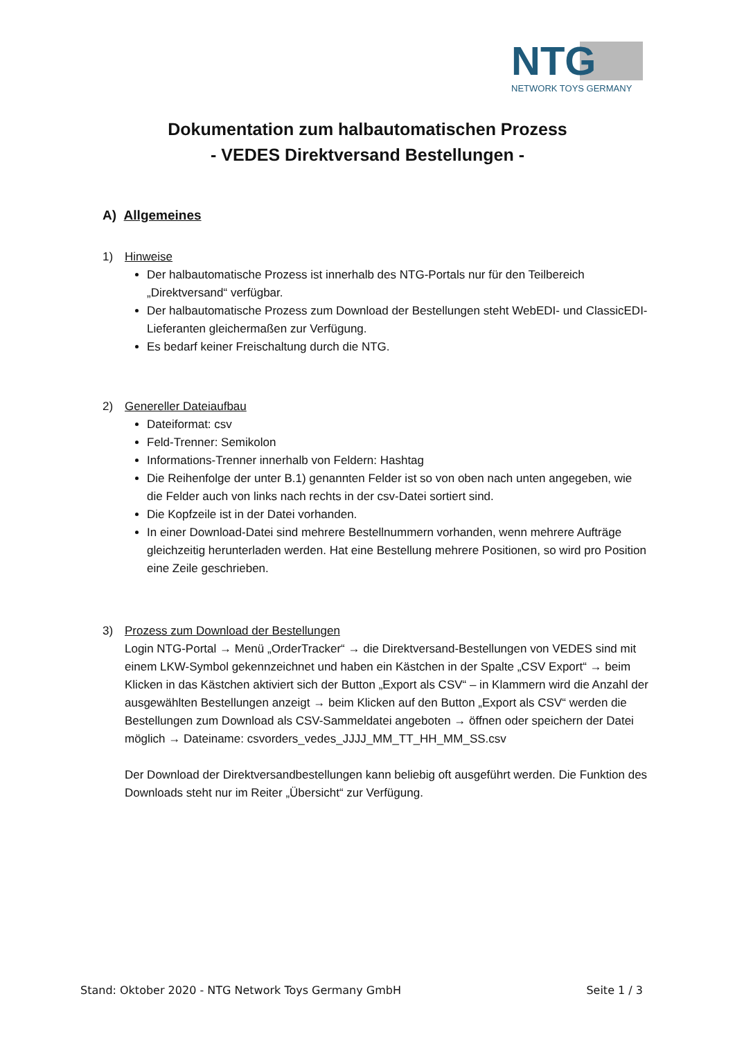NTG
NETWORK TOYS GERMANY
Dokumentation zum halbautomatischen Prozess
- VEDES Direktversand Bestellungen -
A) Allgemeines
1) Hinweise
Der halbautomatische Prozess ist innerhalb des NTG-Portals nur für den Teilbereich „Direktversand“ verfügbar.
Der halbautomatische Prozess zum Download der Bestellungen steht WebEDI- und ClassicEDI-Lieferanten gleichermaßen zur Verfügung.
Es bedarf keiner Freischaltung durch die NTG.
2) Genereller Dateiaufbau
Dateiformat: csv
Feld-Trenner: Semikolon
Informations-Trenner innerhalb von Feldern: Hashtag
Die Reihenfolge der unter B.1) genannten Felder ist so von oben nach unten angegeben, wie die Felder auch von links nach rechts in der csv-Datei sortiert sind.
Die Kopfzeile ist in der Datei vorhanden.
In einer Download-Datei sind mehrere Bestellnummern vorhanden, wenn mehrere Aufträge gleichzeitig herunterladen werden. Hat eine Bestellung mehrere Positionen, so wird pro Position eine Zeile geschrieben.
3) Prozess zum Download der Bestellungen
Login NTG-Portal → Menü „OrderTracker“ → die Direktversand-Bestellungen von VEDES sind mit einem LKW-Symbol gekennzeichnet und haben ein Kästchen in der Spalte „CSV Export“ → beim Klicken in das Kästchen aktiviert sich der Button „Export als CSV“ – in Klammern wird die Anzahl der ausgewählten Bestellungen anzeigt → beim Klicken auf den Button „Export als CSV“ werden die Bestellungen zum Download als CSV-Sammeldatei angeboten → öffnen oder speichern der Datei möglich → Dateiname: csvorders_vedes_JJJJ_MM_TT_HH_MM_SS.csv
Der Download der Direktversandbestellungen kann beliebig oft ausgeführt werden. Die Funktion des Downloads steht nur im Reiter „Übersicht“ zur Verfügung.
Stand: Oktober 2020 - NTG Network Toys Germany GmbH Seite 1 / 3